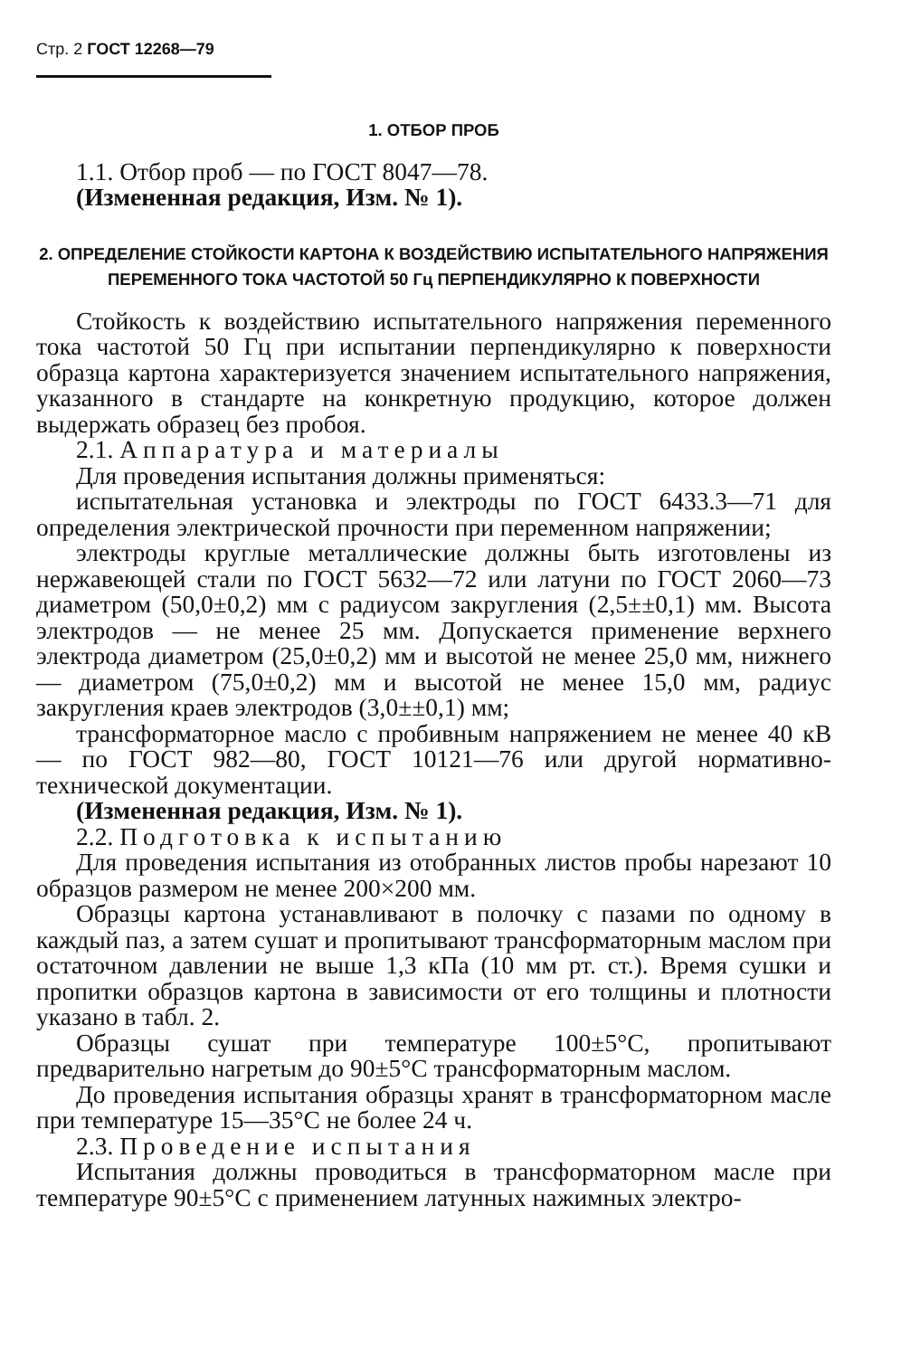Стр. 2 ГОСТ 12268—79
1. ОТБОР ПРОБ
1.1. Отбор проб — по ГОСТ 8047—78.
(Измененная редакция, Изм. № 1).
2. ОПРЕДЕЛЕНИЕ СТОЙКОСТИ КАРТОНА К ВОЗДЕЙСТВИЮ ИСПЫТАТЕЛЬНОГО НАПРЯЖЕНИЯ ПЕРЕМЕННОГО ТОКА ЧАСТОТОЙ 50 Гц ПЕРПЕНДИКУЛЯРНО К ПОВЕРХНОСТИ
Стойкость к воздействию испытательного напряжения переменного тока частотой 50 Гц при испытании перпендикулярно к поверхности образца картона характеризуется значением испытательного напряжения, указанного в стандарте на конкретную продукцию, которое должен выдержать образец без пробоя.
2.1. Аппаратура и материалы
Для проведения испытания должны применяться:
испытательная установка и электроды по ГОСТ 6433.3—71 для определения электрической прочности при переменном напряжении;
электроды круглые металлические должны быть изготовлены из нержавеющей стали по ГОСТ 5632—72 или латуни по ГОСТ 2060—73 диаметром (50,0±0,2) мм с радиусом закругления (2,5±±0,1) мм. Высота электродов — не менее 25 мм. Допускается применение верхнего электрода диаметром (25,0±0,2) мм и высотой не менее 25,0 мм, нижнего — диаметром (75,0±0,2) мм и высотой не менее 15,0 мм, радиус закругления краев электродов (3,0±±0,1) мм;
трансформаторное масло с пробивным напряжением не менее 40 кВ — по ГОСТ 982—80, ГОСТ 10121—76 или другой нормативно-технической документации.
(Измененная редакция, Изм. № 1).
2.2. Подготовка к испытанию
Для проведения испытания из отобранных листов пробы нарезают 10 образцов размером не менее 200×200 мм.
Образцы картона устанавливают в полочку с пазами по одному в каждый паз, а затем сушат и пропитывают трансформаторным маслом при остаточном давлении не выше 1,3 кПа (10 мм рт. ст.). Время сушки и пропитки образцов картона в зависимости от его толщины и плотности указано в табл. 2.
Образцы сушат при температуре 100±5°С, пропитывают предварительно нагретым до 90±5°С трансформаторным маслом.
До проведения испытания образцы хранят в трансформаторном масле при температуре 15—35°С не более 24 ч.
2.3. Проведение испытания
Испытания должны проводиться в трансформаторном масле при температуре 90±5°С с применением латунных нажимных электро-